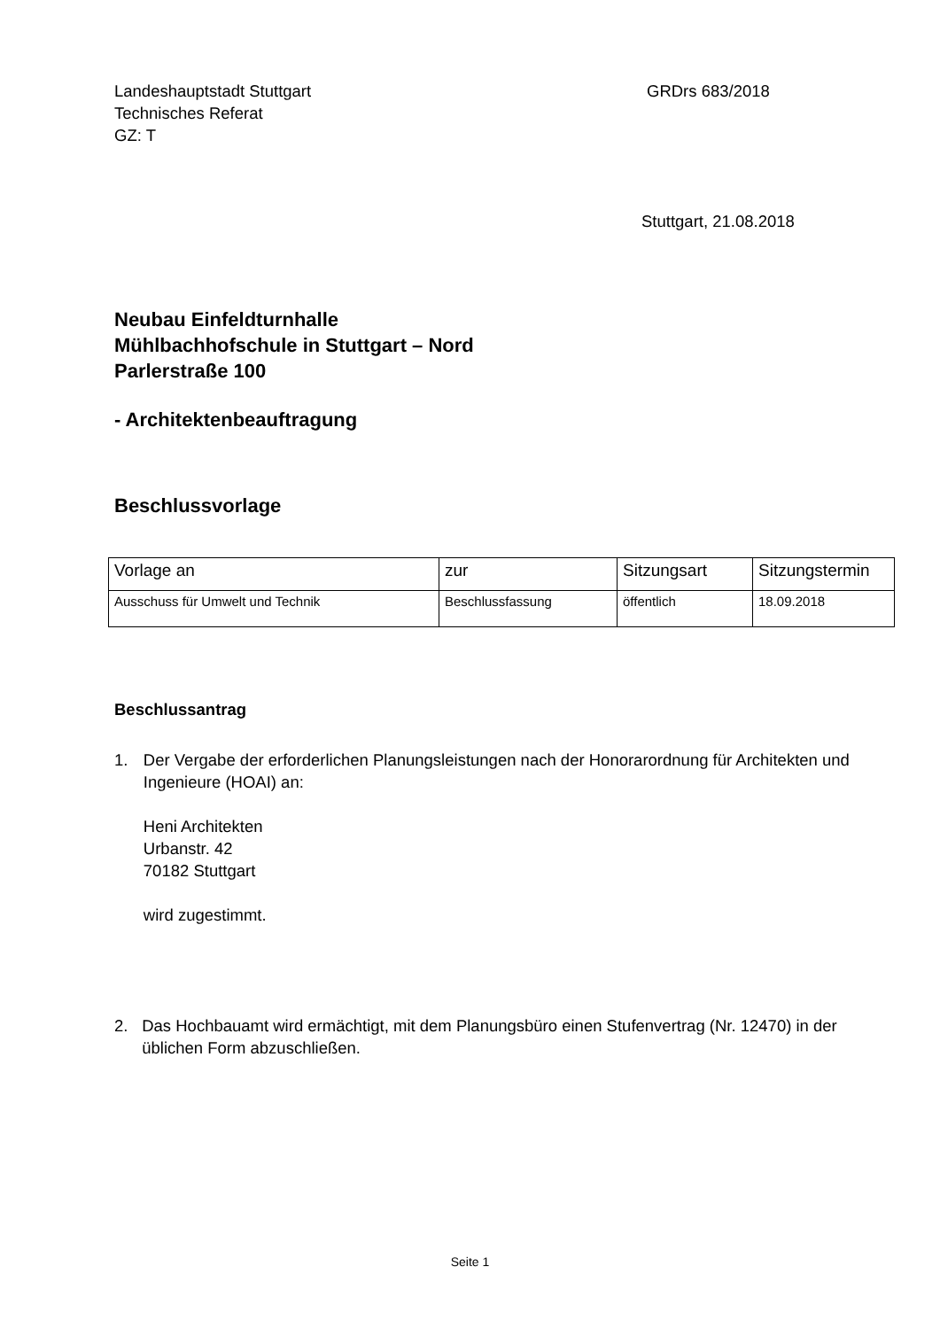Landeshauptstadt Stuttgart
Technisches Referat
GZ: T
GRDrs 683/2018
Stuttgart, 21.08.2018
Neubau Einfeldturnhalle
Mühlbachhofschule in Stuttgart – Nord
Parlerstraße 100
- Architektenbeauftragung
Beschlussvorlage
| Vorlage an | zur | Sitzungsart | Sitzungstermin |
| Ausschuss für Umwelt und Technik | Beschlussfassung | öffentlich | 18.09.2018 |
Beschlussantrag
1. Der Vergabe der erforderlichen Planungsleistungen nach der Honorarordnung für Architekten und Ingenieure (HOAI) an:
Heni Architekten
Urbanstr. 42
70182 Stuttgart
wird zugestimmt.
2. Das Hochbauamt wird ermächtigt, mit dem Planungsbüro einen Stufenvertrag (Nr. 12470) in der üblichen Form abzuschließen.
Seite 1